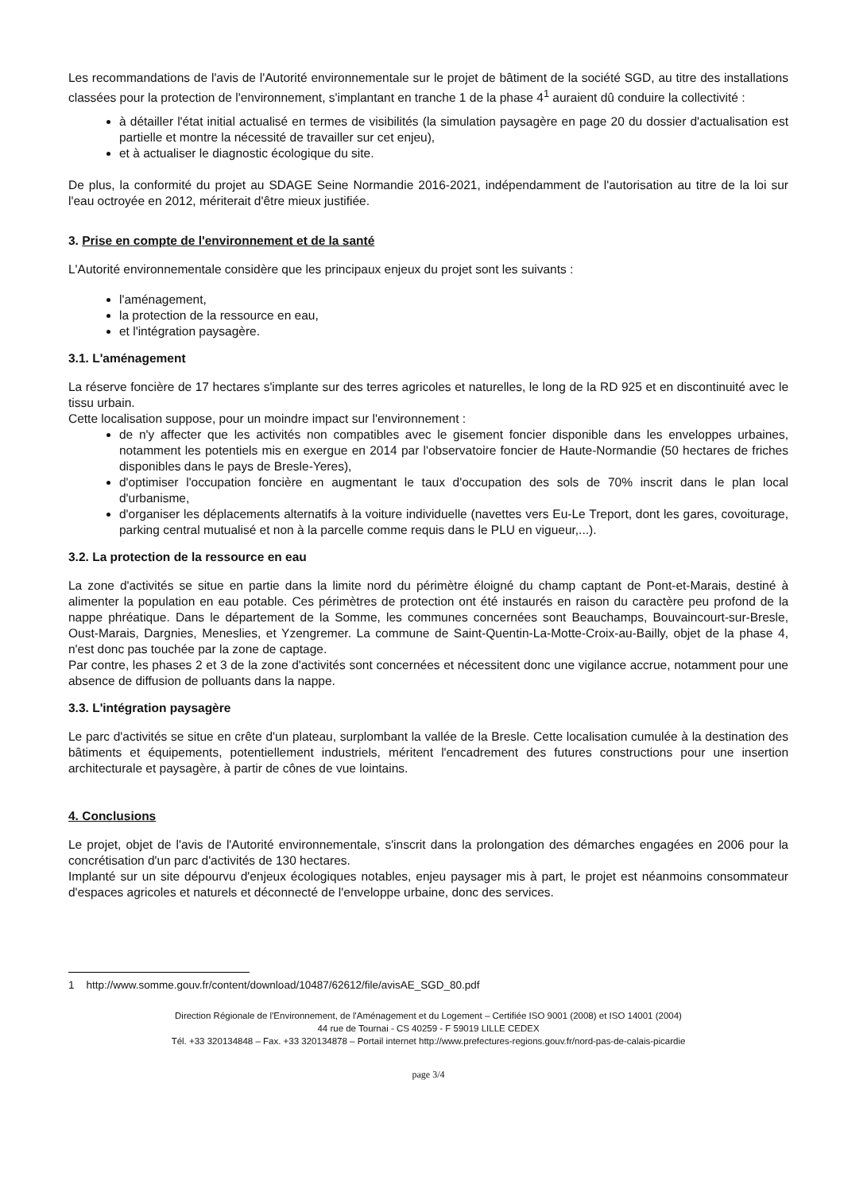Les recommandations de l'avis de l'Autorité environnementale sur le projet de bâtiment de la société SGD, au titre des installations classées pour la protection de l'environnement, s'implantant en tranche 1 de la phase 4<sup>1</sup> auraient dû conduire la collectivité :
à détailler l'état initial actualisé en termes de visibilités (la simulation paysagère en page 20 du dossier d'actualisation est partielle et montre la nécessité de travailler sur cet enjeu),
et à actualiser le diagnostic écologique du site.
De plus, la conformité du projet au SDAGE Seine Normandie 2016-2021, indépendamment de l'autorisation au titre de la loi sur l'eau octroyée en 2012, mériterait d'être mieux justifiée.
3. Prise en compte de l'environnement et de la santé
L'Autorité environnementale considère que les principaux enjeux du projet sont les suivants :
l'aménagement,
la protection de la ressource en eau,
et l'intégration paysagère.
3.1. L'aménagement
La réserve foncière de 17 hectares s'implante sur des terres agricoles et naturelles, le long de la RD 925 et en discontinuité avec le tissu urbain.
Cette localisation suppose, pour un moindre impact sur l'environnement :
de n'y affecter que les activités non compatibles avec le gisement foncier disponible dans les enveloppes urbaines, notamment les potentiels mis en exergue en 2014 par l'observatoire foncier de Haute-Normandie (50 hectares de friches disponibles dans le pays de Bresle-Yeres),
d'optimiser l'occupation foncière en augmentant le taux d'occupation des sols de 70% inscrit dans le plan local d'urbanisme,
d'organiser les déplacements alternatifs à la voiture individuelle (navettes vers Eu-Le Treport, dont les gares, covoiturage, parking central mutualisé et non à la parcelle comme requis dans le PLU en vigueur,...).
3.2. La protection de la ressource en eau
La zone d'activités se situe en partie dans la limite nord du périmètre éloigné du champ captant de Pont-et-Marais, destiné à alimenter la population en eau potable. Ces périmètres de protection ont été instaurés en raison du caractère peu profond de la nappe phréatique. Dans le département de la Somme, les communes concernées sont Beauchamps, Bouvaincourt-sur-Bresle, Oust-Marais, Dargnies, Meneslies, et Yzengremer. La commune de Saint-Quentin-La-Motte-Croix-au-Bailly, objet de la phase 4, n'est donc pas touchée par la zone de captage.
Par contre, les phases 2 et 3 de la zone d'activités sont concernées et nécessitent donc une vigilance accrue, notamment pour une absence de diffusion de polluants dans la nappe.
3.3. L'intégration paysagère
Le parc d'activités se situe en crête d'un plateau, surplombant la vallée de la Bresle. Cette localisation cumulée à la destination des bâtiments et équipements, potentiellement industriels, méritent l'encadrement des futures constructions pour une insertion architecturale et paysagère, à partir de cônes de vue lointains.
4. Conclusions
Le projet, objet de l'avis de l'Autorité environnementale, s'inscrit dans la prolongation des démarches engagées en 2006 pour la concrétisation d'un parc d'activités de 130 hectares.
Implanté sur un site dépourvu d'enjeux écologiques notables, enjeu paysager mis à part, le projet est néanmoins consommateur d'espaces agricoles et naturels et déconnecté de l'enveloppe urbaine, donc des services.
1 http://www.somme.gouv.fr/content/download/10487/62612/file/avisAE_SGD_80.pdf
Direction Régionale de l'Environnement, de l'Aménagement et du Logement – Certifiée ISO 9001 (2008) et ISO 14001 (2004)
44 rue de Tournai - CS 40259 - F 59019 LILLE CEDEX
Tél. +33 320134848 – Fax. +33 320134878 – Portail internet http://www.prefectures-regions.gouv.fr/nord-pas-de-calais-picardie
page 3/4